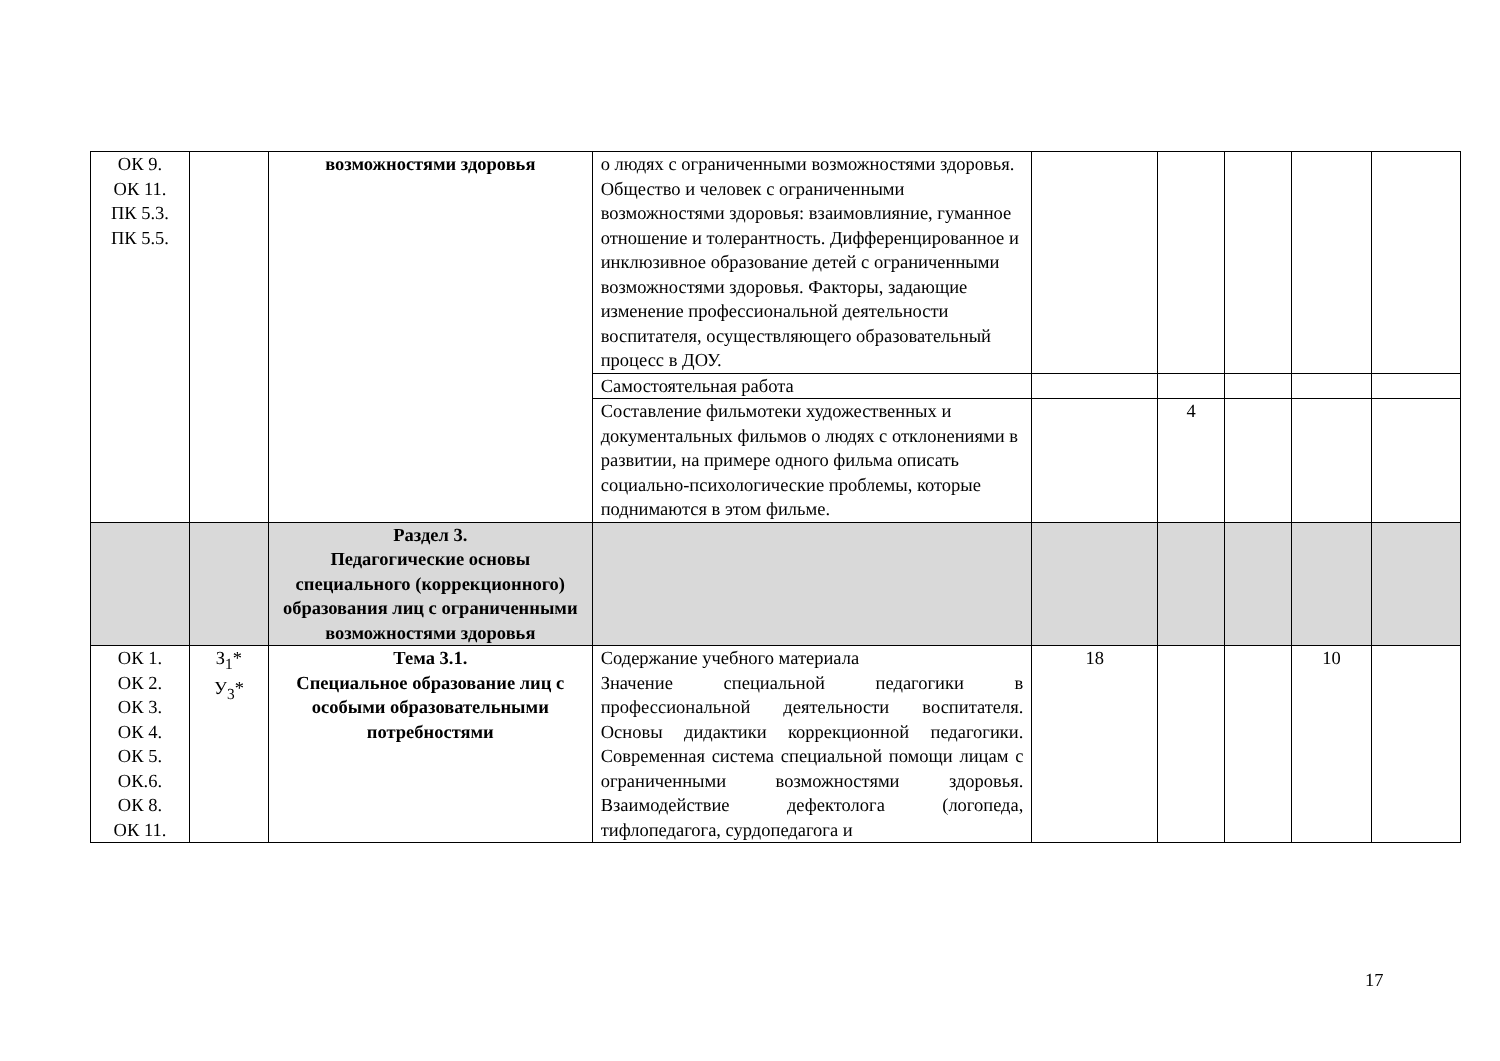| ОК 9. ОК 11. ПК 5.3. ПК 5.5. | | возможностями здоровья | о людях с ограниченными возможностями здоровья. Общество и человек с ограниченными возможностями здоровья: взаимовлияние, гуманное отношение и толерантность. Дифференцированное и инклюзивное образование детей с ограниченными возможностями здоровья. Факторы, задающие изменение профессиональной деятельности воспитателя, осуществляющего образовательный процесс в ДОУ. | | | | | |
| | | | Самостоятельная работа | | | | | |
| | | | Составление фильмотеки художественных и документальных фильмов о людях с отклонениями в развитии, на примере одного фильма описать социально-психологические проблемы, которые поднимаются в этом фильме. | | 4 | | | |
| | | Раздел 3. Педагогические основы специального (коррекционного) образования лиц с ограниченными возможностями здоровья | | | | | | |
| ОК 1. ОК 2. ОК 3. ОК 4. ОК 5. ОК.6. ОК 8. ОК 11. | З<sub>1</sub>* У<sub>3</sub>* | Тема 3.1. Специальное образование лиц с особыми образовательными потребностями | Содержание учебного материала Значение специальной педагогики в профессиональной деятельности воспитателя. Основы дидактики коррекционной педагогики. Современная система специальной помощи лицам с ограниченными возможностями здоровья. Взаимодействие дефектолога (логопеда, тифлопедагога, сурдопедагога и | 18 | | | 10 | |
17